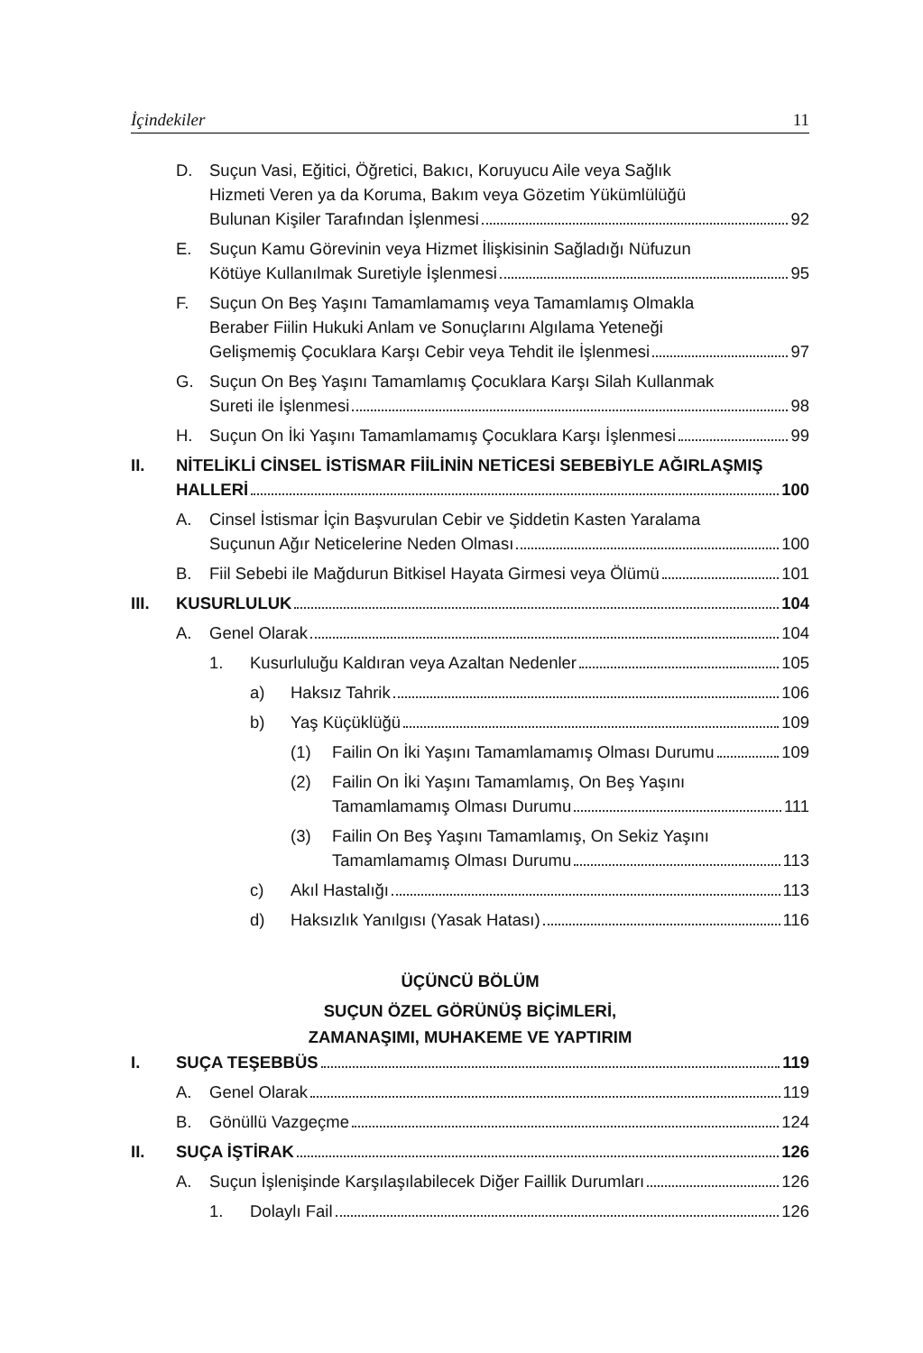İçindekiler 11
D. Suçun Vasi, Eğitici, Öğretici, Bakıcı, Koruyucu Aile veya Sağlık
Hizmeti Veren ya da Koruma, Bakım veya Gözetim Yükümlülüğü
Bulunan Kişiler Tarafından İşlenmesi 92
E. Suçun Kamu Görevinin veya Hizmet İlişkisinin Sağladığı Nüfuzun
Kötüye Kullanılmak Suretiyle İşlenmesi 95
F. Suçun On Beş Yaşını Tamamlamamış veya Tamamlamış Olmakla
Beraber Fiilin Hukuki Anlam ve Sonuçlarını Algılama Yeteneği
Gelişmemiş Çocuklara Karşı Cebir veya Tehdit ile İşlenmesi 97
G. Suçun On Beş Yaşını Tamamlamış Çocuklara Karşı Silah Kullanmak
Sureti ile İşlenmesi 98
H. Suçun On İki Yaşını Tamamlamamış Çocuklara Karşı İşlenmesi 99
II. NİTELİKLİ CİNSEL İSTİSMAR FİİLİNİN NETİCESİ SEBEBİYLE AĞIRLAŞMIŞ
HALLERİ 100
A. Cinsel İstismar İçin Başvurulan Cebir ve Şiddetin Kasten Yaralama
Suçunun Ağır Neticelerine Neden Olması 100
B. Fiil Sebebi ile Mağdurun Bitkisel Hayata Girmesi veya Ölümü 101
III. KUSURLULUK 104
A. Genel Olarak 104
1. Kusurluluğu Kaldıran veya Azaltan Nedenler 105
a) Haksız Tahrik 106
b) Yaş Küçüklüğü 109
(1) Failin On İki Yaşını Tamamlamamış Olması Durumu 109
(2) Failin On İki Yaşını Tamamlamış, On Beş Yaşını
Tamamlamamış Olması Durumu 111
(3) Failin On Beş Yaşını Tamamlamış, On Sekiz Yaşını
Tamamlamamış Olması Durumu 113
c) Akıl Hastalığı 113
d) Haksızlık Yanılgısı (Yasak Hatası) 116
ÜÇÜNCÜ BÖLÜM
SUÇUN ÖZEL GÖRÜNÜŞ BİÇİMLERİ,
ZAMANAŞIMI, MUHAKEME VE YAPTIRIM
I. SUÇA TEŞEBBÜS 119
A. Genel Olarak 119
B. Gönüllü Vazgeçme 124
II. SUÇA İŞTİRAK 126
A. Suçun İşlenişinde Karşılaşılabilecek Diğer Faillik Durumları 126
1. Dolaylı Fail 126